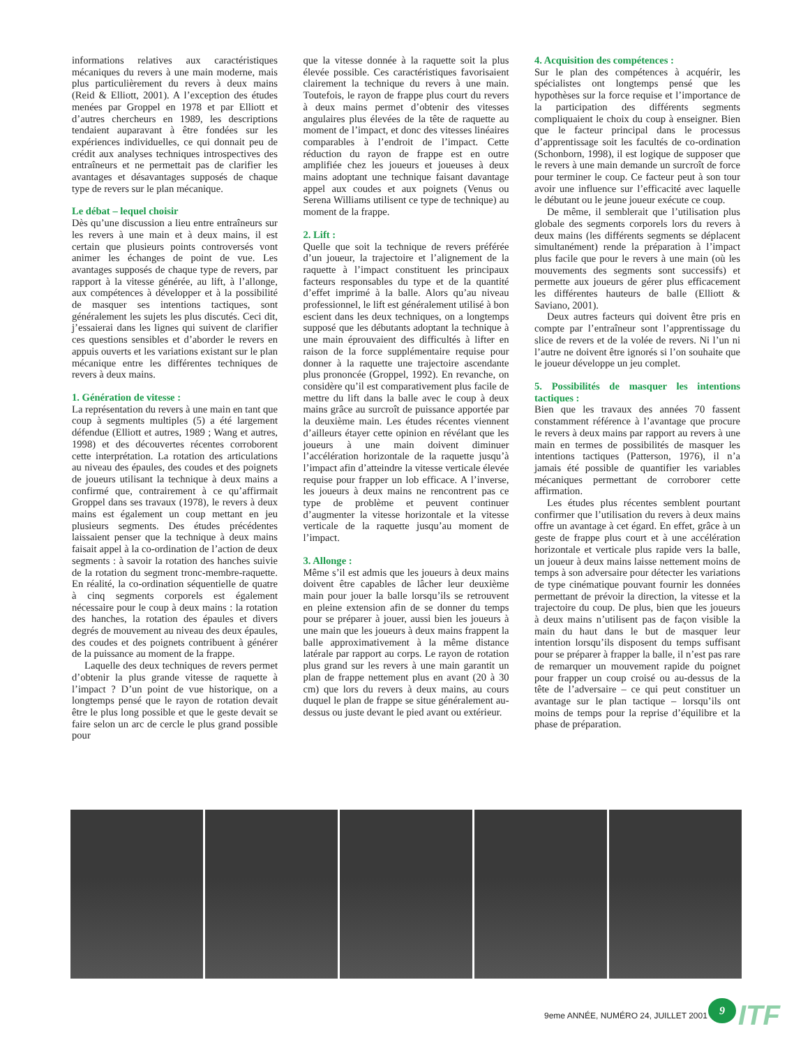informations relatives aux caractéristiques mécaniques du revers à une main moderne, mais plus particulièrement du revers à deux mains (Reid & Elliott, 2001). A l’exception des études menées par Groppel en 1978 et par Elliott et d’autres chercheurs en 1989, les descriptions tendaient auparavant à être fondées sur les expériences individuelles, ce qui donnait peu de crédit aux analyses techniques introspectives des entraîneurs et ne permettait pas de clarifier les avantages et désavantages supposés de chaque type de revers sur le plan mécanique.
Le débat – lequel choisir
Dès qu’une discussion a lieu entre entraîneurs sur les revers à une main et à deux mains, il est certain que plusieurs points controversés vont animer les échanges de point de vue. Les avantages supposés de chaque type de revers, par rapport à la vitesse générée, au lift, à l’allonge, aux compétences à développer et à la possibilité de masquer ses intentions tactiques, sont généralement les sujets les plus discutés. Ceci dit, j’essaierai dans les lignes qui suivent de clarifier ces questions sensibles et d’aborder le revers en appuis ouverts et les variations existant sur le plan mécanique entre les différentes techniques de revers à deux mains.
1. Génération de vitesse :
La représentation du revers à une main en tant que coup à segments multiples (5) a été largement défendue (Elliott et autres, 1989 ; Wang et autres, 1998) et des découvertes récentes corroborent cette interprétation. La rotation des articulations au niveau des épaules, des coudes et des poignets de joueurs utilisant la technique à deux mains a confirmé que, contrairement à ce qu’affirmait Groppel dans ses travaux (1978), le revers à deux mains est également un coup mettant en jeu plusieurs segments. Des études précédentes laissaient penser que la technique à deux mains faisait appel à la co-ordination de l’action de deux segments : à savoir la rotation des hanches suivie de la rotation du segment tronc-membre-raquette. En réalité, la co-ordination séquentielle de quatre à cinq segments corporels est également nécessaire pour le coup à deux mains : la rotation des hanches, la rotation des épaules et divers degrés de mouvement au niveau des deux épaules, des coudes et des poignets contribuent à générer de la puissance au moment de la frappe.
Laquelle des deux techniques de revers permet d’obtenir la plus grande vitesse de raquette à l’impact ? D’un point de vue historique, on a longtemps pensé que le rayon de rotation devait être le plus long possible et que le geste devait se faire selon un arc de cercle le plus grand possible pour
que la vitesse donnée à la raquette soit la plus élevée possible. Ces caractéristiques favorisaient clairement la technique du revers à une main. Toutefois, le rayon de frappe plus court du revers à deux mains permet d’obtenir des vitesses angulaires plus élevées de la tête de raquette au moment de l’impact, et donc des vitesses linéaires comparables à l’endroit de l’impact. Cette réduction du rayon de frappe est en outre amplifiée chez les joueurs et joueuses à deux mains adoptant une technique faisant davantage appel aux coudes et aux poignets (Venus ou Serena Williams utilisent ce type de technique) au moment de la frappe.
2. Lift :
Quelle que soit la technique de revers préférée d’un joueur, la trajectoire et l’alignement de la raquette à l’impact constituent les principaux facteurs responsables du type et de la quantité d’effet imprimé à la balle. Alors qu’au niveau professionnel, le lift est généralement utilisé à bon escient dans les deux techniques, on a longtemps supposé que les débutants adoptant la technique à une main éprouvaient des difficultés à lifter en raison de la force supplémentaire requise pour donner à la raquette une trajectoire ascendante plus prononcée (Groppel, 1992). En revanche, on considère qu’il est comparativement plus facile de mettre du lift dans la balle avec le coup à deux mains grâce au surcroît de puissance apportée par la deuxième main. Les études récentes viennent d’ailleurs étayer cette opinion en révélant que les joueurs à une main doivent diminuer l’accélération horizontale de la raquette jusqu’à l’impact afin d’atteindre la vitesse verticale élevée requise pour frapper un lob efficace. A l’inverse, les joueurs à deux mains ne rencontrent pas ce type de problème et peuvent continuer d’augmenter la vitesse horizontale et la vitesse verticale de la raquette jusqu’au moment de l’impact.
3. Allonge :
Même s’il est admis que les joueurs à deux mains doivent être capables de lâcher leur deuxième main pour jouer la balle lorsqu’ils se retrouvent en pleine extension afin de se donner du temps pour se préparer à jouer, aussi bien les joueurs à une main que les joueurs à deux mains frappent la balle approximativement à la même distance latérale par rapport au corps. Le rayon de rotation plus grand sur les revers à une main garantit un plan de frappe nettement plus en avant (20 à 30 cm) que lors du revers à deux mains, au cours duquel le plan de frappe se situe généralement au-dessus ou juste devant le pied avant ou extérieur.
4. Acquisition des compétences :
Sur le plan des compétences à acquérir, les spécialistes ont longtemps pensé que les hypothèses sur la force requise et l’importance de la participation des différents segments compliquaient le choix du coup à enseigner. Bien que le facteur principal dans le processus d’apprentissage soit les facultés de co-ordination (Schonborn, 1998), il est logique de supposer que le revers à une main demande un surcroît de force pour terminer le coup. Ce facteur peut à son tour avoir une influence sur l’efficacité avec laquelle le débutant ou le jeune joueur exécute ce coup.
De même, il semblerait que l’utilisation plus globale des segments corporels lors du revers à deux mains (les différents segments se déplacent simultanément) rende la préparation à l’impact plus facile que pour le revers à une main (où les mouvements des segments sont successifs) et permette aux joueurs de gérer plus efficacement les différentes hauteurs de balle (Elliott & Saviano, 2001).
Deux autres facteurs qui doivent être pris en compte par l’entraîneur sont l’apprentissage du slice de revers et de la volée de revers. Ni l’un ni l’autre ne doivent être ignorés si l’on souhaite que le joueur développe un jeu complet.
5. Possibilités de masquer les intentions tactiques :
Bien que les travaux des années 70 fassent constamment référence à l’avantage que procure le revers à deux mains par rapport au revers à une main en termes de possibilités de masquer les intentions tactiques (Patterson, 1976), il n’a jamais été possible de quantifier les variables mécaniques permettant de corroborer cette affirmation.
Les études plus récentes semblent pourtant confirmer que l’utilisation du revers à deux mains offre un avantage à cet égard. En effet, grâce à un geste de frappe plus court et à une accélération horizontale et verticale plus rapide vers la balle, un joueur à deux mains laisse nettement moins de temps à son adversaire pour détecter les variations de type cinématique pouvant fournir les données permettant de prévoir la direction, la vitesse et la trajectoire du coup. De plus, bien que les joueurs à deux mains n’utilisent pas de façon visible la main du haut dans le but de masquer leur intention lorsqu’ils disposent du temps suffisant pour se préparer à frapper la balle, il n’est pas rare de remarquer un mouvement rapide du poignet pour frapper un coup croisé ou au-dessus de la tête de l’adversaire – ce qui peut constituer un avantage sur le plan tactique – lorsqu’ils ont moins de temps pour la reprise d’équilibre et la phase de préparation.
9eme ANNÉE, NUMÉRO 24, JUILLET 2001
9 ITF